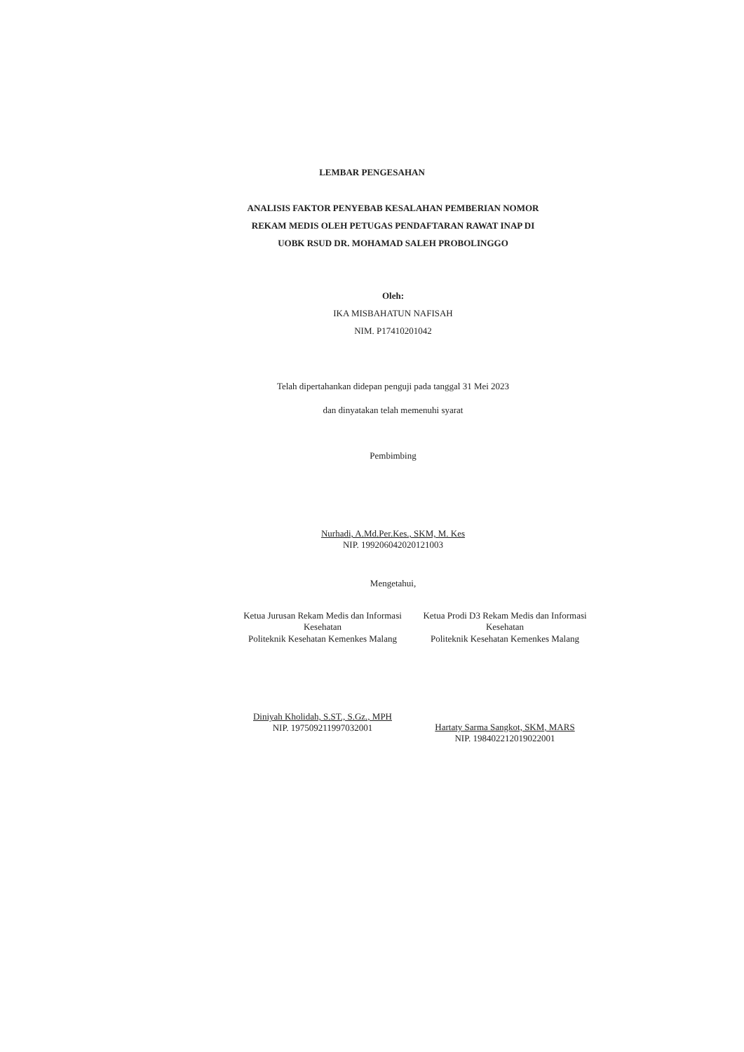LEMBAR PENGESAHAN
ANALISIS FAKTOR PENYEBAB KESALAHAN PEMBERIAN NOMOR
REKAM MEDIS OLEH PETUGAS PENDAFTARAN RAWAT INAP DI
UOBK RSUD DR. MOHAMAD SALEH PROBOLINGGO
Oleh:
IKA MISBAHATUN NAFISAH
NIM. P17410201042
Telah dipertahankan didepan penguji pada tanggal 31 Mei 2023
dan dinyatakan telah memenuhi syarat
Pembimbing
Nurhadi, A.Md.Per.Kes., SKM, M. Kes
NIP. 199206042020121003
Mengetahui,
Ketua Jurusan Rekam Medis dan Informasi Kesehatan
Politeknik Kesehatan Kemenkes Malang
Diniyah Kholidah, S.ST., S.Gz., MPH
NIP. 197509211997032001
Ketua Prodi D3 Rekam Medis dan Informasi Kesehatan
Politeknik Kesehatan Kemenkes Malang
Hartaty Sarma Sangkot, SKM, MARS
NIP. 198402212019022001